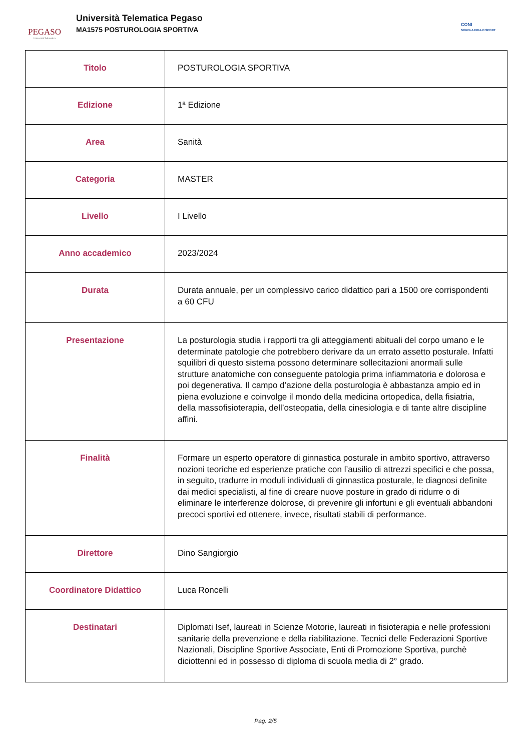PEGASO
Università Telematica
Università Telematica Pegaso
MA1575 POSTUROLOGIA SPORTIVA
CONI
SCUOLA DELLO SPORT
| Titolo | POSTUROLOGIA SPORTIVA |
| Edizione | 1ª Edizione |
| Area | Sanità |
| Categoria | MASTER |
| Livello | I Livello |
| Anno accademico | 2023/2024 |
| Durata | Durata annuale, per un complessivo carico didattico pari a 1500 ore corrispondenti a 60 CFU |
| Presentazione | La posturologia studia i rapporti tra gli atteggiamenti abituali del corpo umano e le determinate patologie che potrebbero derivare da un errato assetto posturale. Infatti squilibri di questo sistema possono determinare sollecitazioni anormali sulle strutture anatomiche con conseguente patologia prima infiammatoria e dolorosa e poi degenerativa. Il campo d’azione della posturologia è abbastanza ampio ed in piena evoluzione e coinvolge il mondo della medicina ortopedica, della fisiatria, della massofisioterapia, dell’osteopatia, della cinesiologia e di tante altre discipline affini. |
| Finalità | Formare un esperto operatore di ginnastica posturale in ambito sportivo, attraverso nozioni teoriche ed esperienze pratiche con l’ausilio di attrezzi specifici e che possa, in seguito, tradurre in moduli individuali di ginnastica posturale, le diagnosi definite dai medici specialisti, al fine di creare nuove posture in grado di ridurre o di eliminare le interferenze dolorose, di prevenire gli infortuni e gli eventuali abbandoni precoci sportivi ed ottenere, invece, risultati stabili di performance. |
| Direttore | Dino Sangiorgio |
| Coordinatore Didattico | Luca Roncelli |
| Destinatari | Diplomati Isef, laureati in Scienze Motorie, laureati in fisioterapia e nelle professioni sanitarie della prevenzione e della riabilitazione. Tecnici delle Federazioni Sportive Nazionali, Discipline Sportive Associate, Enti di Promozione Sportiva, purchè diciottenni ed in possesso di diploma di scuola media di 2° grado. |
Pag. 2/5